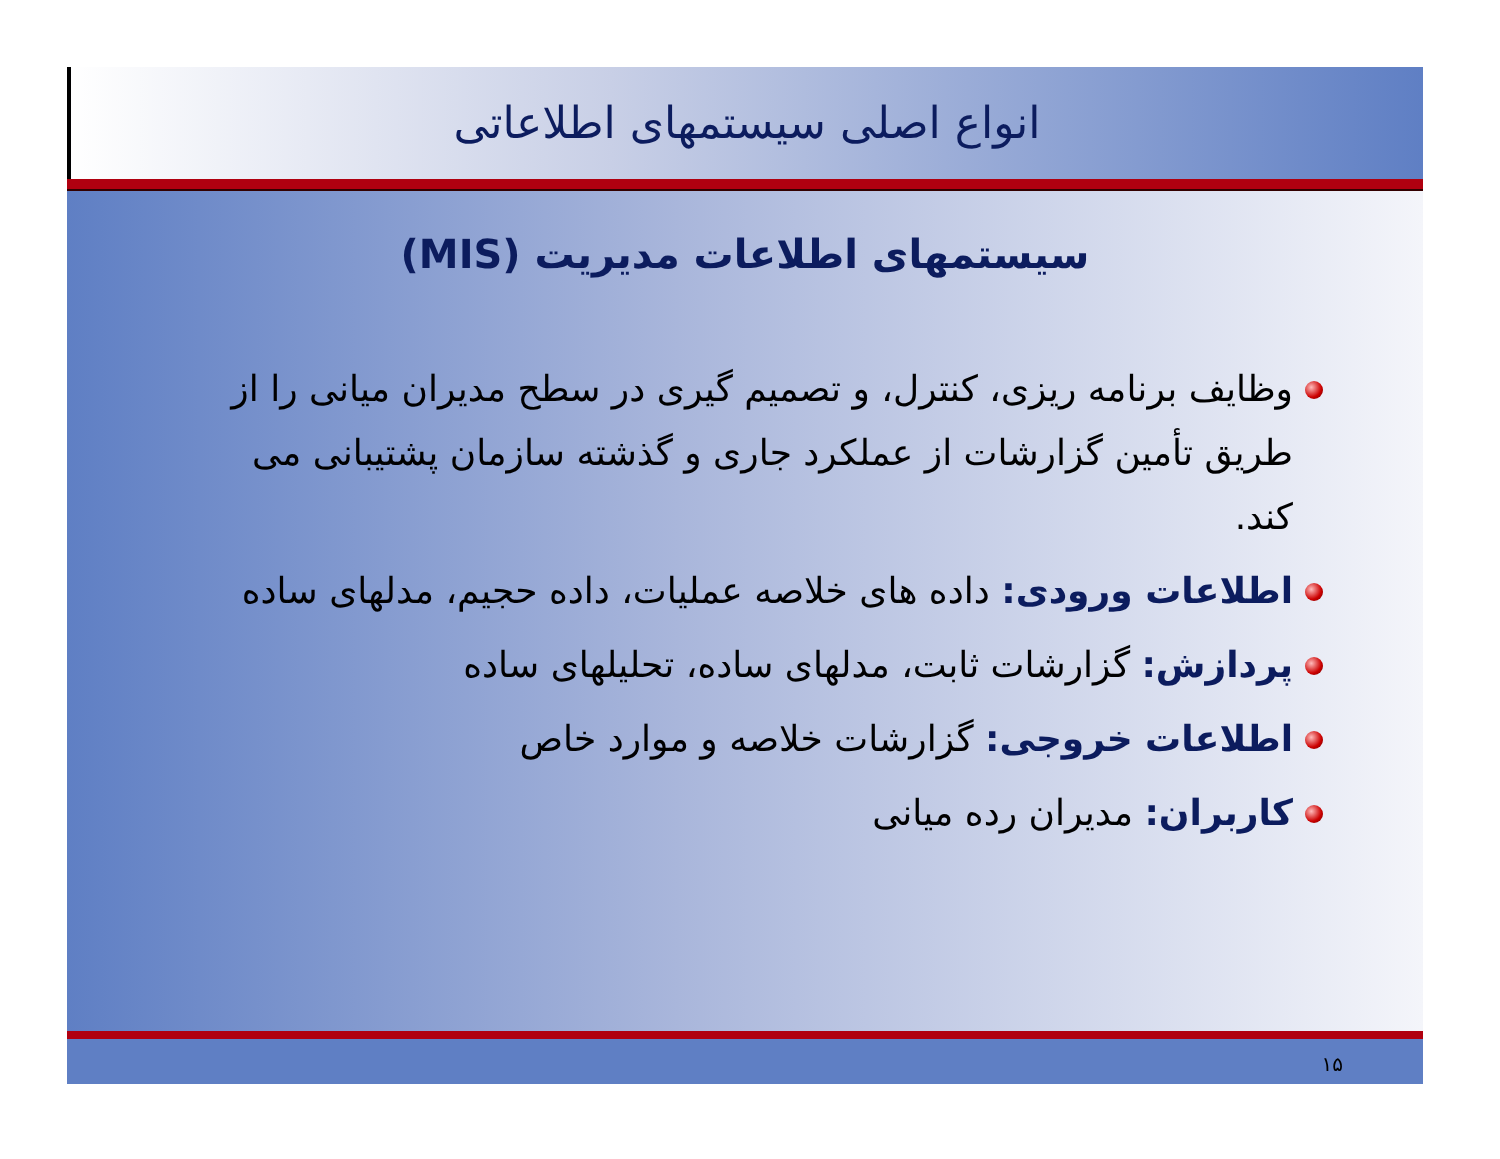انواع اصلی سیستمهای اطلاعاتی
سیستمهای اطلاعات مدیریت (MIS)
وظایف برنامه ریزی، کنترل، و تصمیم گیری در سطح مدیران میانی را از طریق تأمین گزارشات از عملکرد جاری و گذشته سازمان پشتیبانی می کند.
اطلاعات ورودی: داده های خلاصه عملیات، داده حجیم، مدلهای ساده
پردازش: گزارشات ثابت، مدلهای ساده، تحلیلهای ساده
اطلاعات خروجی: گزارشات خلاصه و موارد خاص
کاربران: مدیران رده میانی
۱۵